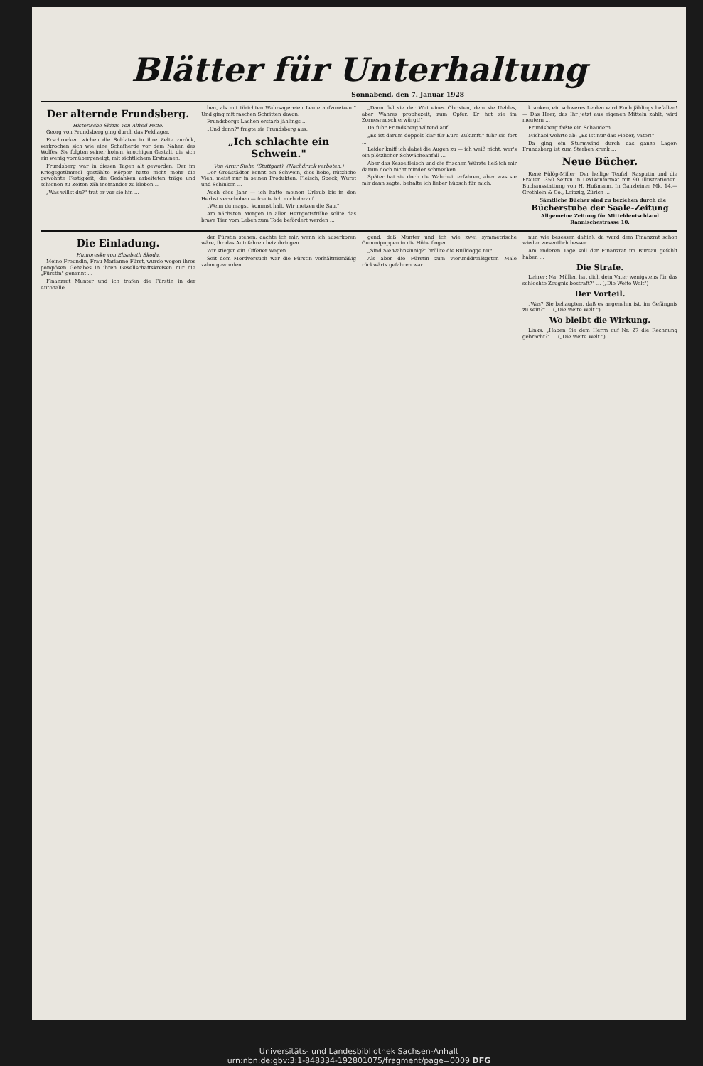Blätter für Unterhaltung
Sonnabend, den 7. Januar 1928
Der alternde Frundsberg.
Historische Skizze von Alfred Petto.
Georg von Frundsberg ging durch das Feldlager.
Erschrocken wichen die Soldaten in ihre Zelte zurück, verkrochen sich wie eine Schafherde vor dem Nahen des Wolfes. Sie folgten seiner hohen, knochigen Gestalt, die sich ein wenig vornübergeneigt, mit sichtlichem Erstaunen.
Frundsberg war in diesen Tagen alt geworden. Der im Kriegsgetümmel gestählte Körper hatte nicht mehr die gewohnte Festigkeit; die Gedanken arbeiteten träge und schienen zu Zeiten zäh ineinander zu kleben ...
„Was willst du?" trat er vor sie hin ...
ben, als mit törichten Wahrsagereien Leute aufzureizen!" Und ging mit raschen Schritten davon.
Frundsbergs Lachen erstarb jählings ...
„Und dann?" fragte sie Frundsberg aus.
„Ich schlachte ein Schwein."
Von Artur Stahn (Stuttgart). (Nachdruck verboten.)
Der Großstädter kennt ein Schwein, dies liebe, nützliche Vieh, meist nur in seinen Produkten: Fleisch, Speck, Wurst und Schinken ...
Auch dies Jahr — ich hatte meinen Urlaub bis in den Herbst verschoben — freute ich mich darauf ...
„Wenn du magst, kommst halt. Wir metzen die Sau."
Am nächsten Morgen in aller Herrgottsfrühe sollte das brave Tier vom Leben zum Tode befördert werden ...
„Dann fiel sie der Wut eines Obristen, dem sie Uebles, aber Wahres prophezeit, zum Opfer. Er hat sie im Zornesrausch erwürgt!"
Da fuhr Frundsberg wütend auf ...
„Es ist darum doppelt klar für Eure Zukunft," fuhr sie fort ...
Leider kniff ich dabei die Augen zu — ich weiß nicht, war's ein plötzlicher Schwächeanfall ...
Aber das Kesselfleisch und die frischen Würste ließ ich mir darum doch nicht minder schmecken ...
Später hat sie doch die Wahrheit erfahren, aber was sie mir dann sagte, behalte ich lieber hübsch für mich.
kranken, ein schweres Leiden wird Euch jählings befallen! — Das Heer, das Ihr jetzt aus eigenen Mitteln zahlt, wird meutern ...
Frundsberg faßte ein Schaudern.
Michael wehrte ab: „Es ist nur das Fieber, Vater!"
Da ging ein Sturmwind durch das ganze Lager: Frundsberg ist zum Sterben krank ...
Neue Bücher.
René Fülöp-Miller: Der heilige Teufel. Rasputin und die Frauen. 350 Seiten in Lexikonformat mit 90 Illustrationen. Buchausstattung von H. Hußmann. In Ganzleinen Mk. 14.— Grethlein & Co., Leipzig, Zürich ...
Sämtliche Bücher sind zu beziehen durch die
Bücherstube der Saale-Zeitung
Allgemeine Zeitung für Mitteldeutschland
Rannischestrasse 10.
Die Einladung.
Humoreske von Elisabeth Skoda.
Meine Freundin, Frau Marianne Fürst, wurde wegen ihres pompösen Gehabes in ihren Gesellschaftskreisen nur die „Fürstin" genannt ...
Finanzrat Munter und ich trafen die Fürstin in der Autohalle ...
der Fürstin stehen, dachte ich mir, wenn ich auserkoren wäre, ihr das Autofahren beizubringen ...
Wir stiegen ein. Offener Wagen ...
Seit dem Mordversuch war die Fürstin verhältnismäßig zahm geworden ...
gend, daß Munter und ich wie zwei symmetrische Gummipuppen in die Höhe flogen ...
„Sind Sie wahnsinnig?" brüllte die Bulldogge nur.
Als aber die Fürstin zum vierunddreißigsten Male rückwärts gefahren war ...
nun wie besessen dahin), da ward dem Finanzrat schon wieder wesentlich besser ...
Am anderen Tage soll der Finanzrat im Bureau gefehlt haben ...
Die Strafe.
Lehrer: Na, Müller, hat dich dein Vater wenigstens für das schlechte Zeugnis bestraft?" ... („Die Weite Welt")
Der Vorteil.
„Was? Sie behaupten, daß es angenehm ist, im Gefängnis zu sein?" ... („Die Weite Welt.")
Wo bleibt die Wirkung.
Links: „Haben Sie dem Herrn auf Nr. 27 die Rechnung gebracht?" ... („Die Weite Welt.")
Universitäts- und Landesbibliothek Sachsen-Anhalt
urn:nbn:de:gbv:3:1-848334-192801075/fragment/page=0009 DFG